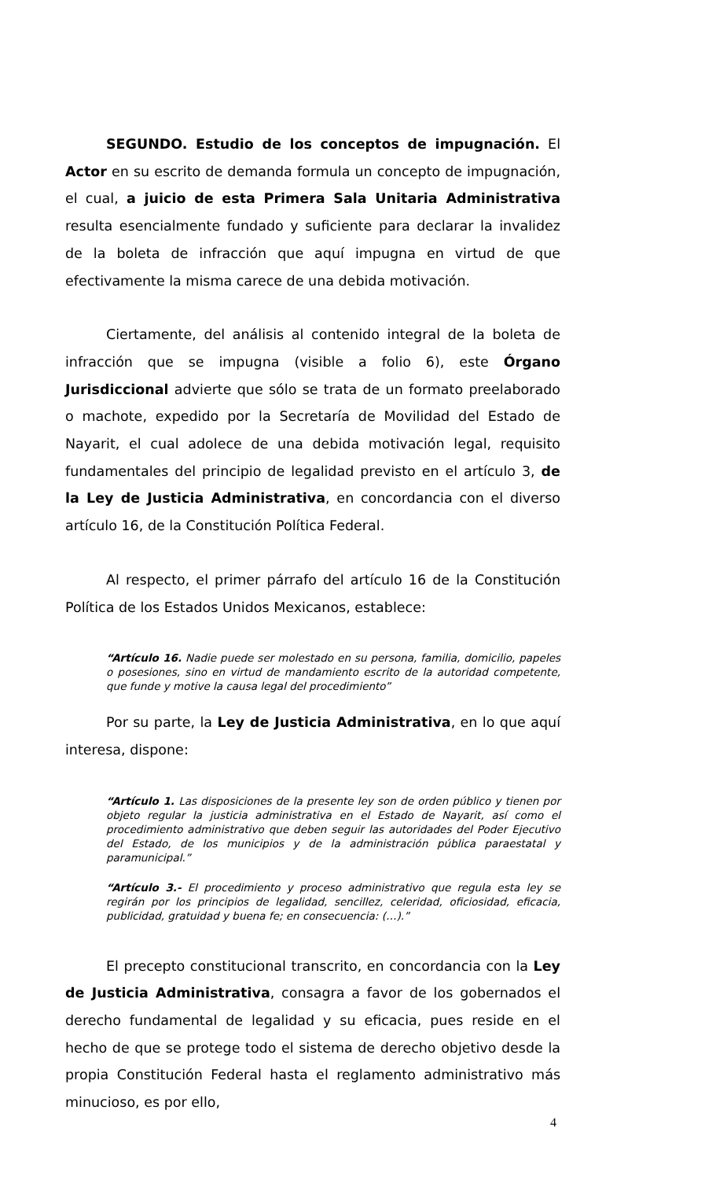SEGUNDO. Estudio de los conceptos de impugnación. El Actor en su escrito de demanda formula un concepto de impugnación, el cual, a juicio de esta Primera Sala Unitaria Administrativa resulta esencialmente fundado y suficiente para declarar la invalidez de la boleta de infracción que aquí impugna en virtud de que efectivamente la misma carece de una debida motivación.
Ciertamente, del análisis al contenido integral de la boleta de infracción que se impugna (visible a folio 6), este Órgano Jurisdiccional advierte que sólo se trata de un formato preelaborado o machote, expedido por la Secretaría de Movilidad del Estado de Nayarit, el cual adolece de una debida motivación legal, requisito fundamentales del principio de legalidad previsto en el artículo 3, de la Ley de Justicia Administrativa, en concordancia con el diverso artículo 16, de la Constitución Política Federal.
Al respecto, el primer párrafo del artículo 16 de la Constitución Política de los Estados Unidos Mexicanos, establece:
“Artículo 16. Nadie puede ser molestado en su persona, familia, domicilio, papeles o posesiones, sino en virtud de mandamiento escrito de la autoridad competente, que funde y motive la causa legal del procedimiento”
Por su parte, la Ley de Justicia Administrativa, en lo que aquí interesa, dispone:
“Artículo 1. Las disposiciones de la presente ley son de orden público y tienen por objeto regular la justicia administrativa en el Estado de Nayarit, así como el procedimiento administrativo que deben seguir las autoridades del Poder Ejecutivo del Estado, de los municipios y de la administración pública paraestatal y paramunicipal.”
“Artículo 3.- El procedimiento y proceso administrativo que regula esta ley se regirán por los principios de legalidad, sencillez, celeridad, oficiosidad, eficacia, publicidad, gratuidad y buena fe; en consecuencia: (…).”
El precepto constitucional transcrito, en concordancia con la Ley de Justicia Administrativa, consagra a favor de los gobernados el derecho fundamental de legalidad y su eficacia, pues reside en el hecho de que se protege todo el sistema de derecho objetivo desde la propia Constitución Federal hasta el reglamento administrativo más minucioso, es por ello,
4